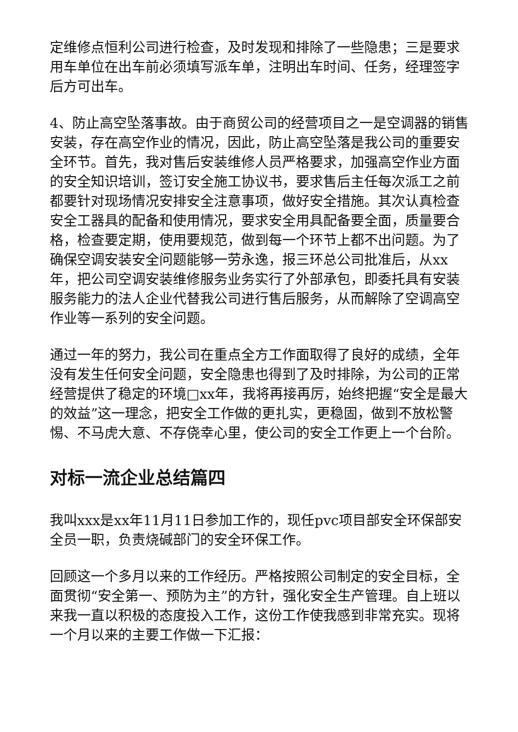定维修点恒利公司进行检查，及时发现和排除了一些隐患；三是要求用车单位在出车前必须填写派车单，注明出车时间、任务，经理签字后方可出车。
4、防止高空坠落事故。由于商贸公司的经营项目之一是空调器的销售安装，存在高空作业的情况，因此，防止高空坠落是我公司的重要安全环节。首先，我对售后安装维修人员严格要求，加强高空作业方面的安全知识培训，签订安全施工协议书，要求售后主任每次派工之前都要针对现场情况安排安全注意事项，做好安全措施。其次认真检查安全工器具的配备和使用情况，要求安全用具配备要全面，质量要合格，检查要定期，使用要规范，做到每一个环节上都不出问题。为了确保空调安装安全问题能够一劳永逸，报三环总公司批准后，从xx年，把公司空调安装维修服务业务实行了外部承包，即委托具有安装服务能力的法人企业代替我公司进行售后服务，从而解除了空调高空作业等一系列的安全问题。
通过一年的努力，我公司在重点全方工作面取得了良好的成绩，全年没有发生任何安全问题，安全隐患也得到了及时排除，为公司的正常经营提供了稳定的环境□xx年，我将再接再厉，始终把握“安全是最大的效益”这一理念，把安全工作做的更扎实，更稳固，做到不放松警惕、不马虎大意、不存侥幸心里，使公司的安全工作更上一个台阶。
对标一流企业总结篇四
我叫xxx是xx年11月11日参加工作的，现任pvc项目部安全环保部安全员一职，负责烧碱部门的安全环保工作。
回顾这一个多月以来的工作经历。严格按照公司制定的安全目标，全面贯彻“安全第一、预防为主”的方针，强化安全生产管理。自上班以来我一直以积极的态度投入工作，这份工作使我感到非常充实。现将一个月以来的主要工作做一下汇报：